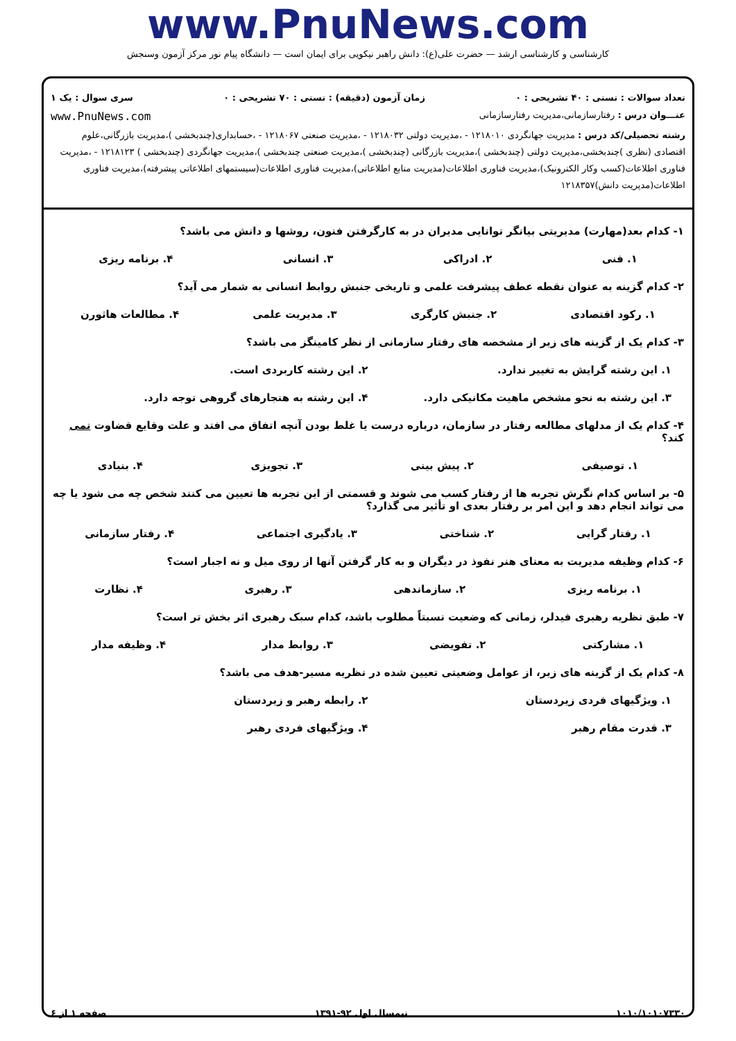www.PnuNews.com
کارشناسی و کارشناسی ارشد — حضرت علی(ع): دانش راهبر نیکویی برای ایمان است — دانشگاه پیام نور مرکز آزمون وسنجش
تعداد سوالات : تستی : ۴۰ تشریحی : ۰ زمان آزمون (دقیقه) : تستی : ۷۰ تشریحی : ۰ سری سوال : یک ۱
عنـــوان درس : رفتارسازمانی،مدیریت رفتارسازمانی www.PnuNews.com
رشته تحصیلی/کد درس : مدیریت جهانگردی ۱۲۱۸۰۱۰ - ،مدیریت دولتی ۱۲۱۸۰۳۲ - ،مدیریت صنعتی ۱۲۱۸۰۶۷ - ،حسابداری(چندبخشی )،مدیریت بازرگانی،علوم اقتصادی (نظری )چندبخشی،مدیریت دولتی (چندبخشی )،مدیریت بازرگانی (چندبخشی )،مدیریت صنعتی چندبخشی )،مدیریت جهانگردی (چندبخشی ) ۱۲۱۸۱۲۳ - ،مدیریت فناوری اطلاعات(کسب وکار الکترونیک)،مدیریت فناوری اطلاعات(مدیریت منابع اطلاعاتی)،مدیریت فناوری اطلاعات(سیستمهای اطلاعاتی پیشرفته)،مدیریت فناوری اطلاعات(مدیریت دانش)۱۲۱۸۳۵۷
۱- کدام بعد(مهارت) مدیریتی بیانگر توانایی مدیران در به کارگرفتن فنون، روشها و دانش می باشد؟
۱. فنی ۲. ادراکی ۳. انسانی ۴. برنامه ریزی
۲- کدام گزینه به عنوان نقطه عطف پیشرفت علمی و تاریخی جنبش روابط انسانی به شمار می آید؟
۱. رکود اقتصادی ۲. جنبش کارگری ۳. مدیریت علمی ۴. مطالعات هاثورن
۳- کدام یک از گزینه های زیر از مشخصه های رفتار سازمانی از نظر کامینگز می باشد؟
۱. این رشته گرایش به تغییر ندارد. ۲. این رشته کاربردی است. ۳. این رشته به نحو مشخص ماهیت مکانیکی دارد. ۴. این رشته به هنجارهای گروهی توجه دارد.
۴- کدام یک از مدلهای مطالعه رفتار در سازمان، درباره درست یا غلط بودن آنچه اتفاق می افتد و علت وقایع قضاوت نمی کند؟
۱. توصیفی ۲. پیش بینی ۳. تجویزی ۴. بنیادی
۵- بر اساس کدام نگرش تجربه ها از رفتار کسب می شوند و قسمتی از این تجربه ها تعیین می کنند شخص چه می شود یا چه می تواند انجام دهد و این امر بر رفتار بعدی او تأثیر می گذارد؟
۱. رفتار گرایی ۲. شناختی ۳. یادگیری اجتماعی ۴. رفتار سازمانی
۶- کدام وظیفه مدیریت به معنای هنر نفوذ در دیگران و به کار گرفتن آنها از روی میل و نه اجبار است؟
۱. برنامه ریزی ۲. سازماندهی ۳. رهبری ۴. نظارت
۷- طبق نظریه رهبری فیدلر، زمانی که وضعیت نسبتاً مطلوب باشد، کدام سبک رهبری اثر بخش تر است؟
۱. مشارکتی ۲. تفویضی ۳. روابط مدار ۴. وظیفه مدار
۸- کدام یک از گزینه های زیر، از عوامل وضعیتی تعیین شده در نظریه مسیر-هدف می باشد؟
۱. ویژگیهای فردی زیردستان ۲. رابطه رهبر و زیردستان ۳. قدرت مقام رهبر ۴. ویژگیهای فردی رهبر
۱۰۱۰/۱۰۱۰۷۳۳۰ نیمسال اول ۹۲-۱۳۹۱ صفحه ۱ از ۶